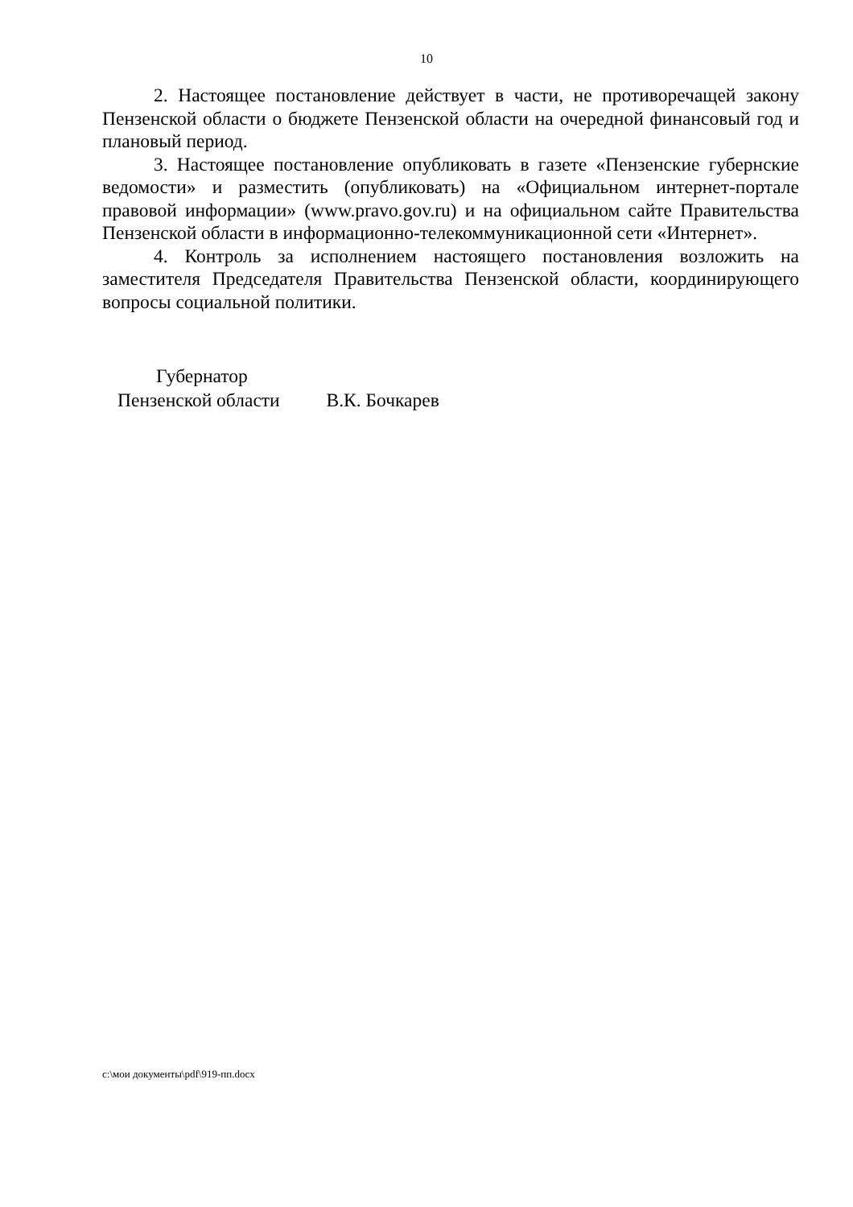10
2. Настоящее постановление действует в части, не противоречащей закону Пензенской области о бюджете Пензенской области на очередной финансовый год и плановый период.
3. Настоящее постановление опубликовать в газете «Пензенские губернские ведомости» и разместить (опубликовать) на «Официальном интернет-портале правовой информации» (www.pravo.gov.ru) и на официальном сайте Правительства Пензенской области в информационно-телекоммуникационной сети «Интернет».
4. Контроль за исполнением настоящего постановления возложить на заместителя Председателя Правительства Пензенской области, координирующего вопросы социальной политики.
Губернатор
Пензенской области В.К. Бочкарев
c:\мои документы\pdf\919-пп.docx